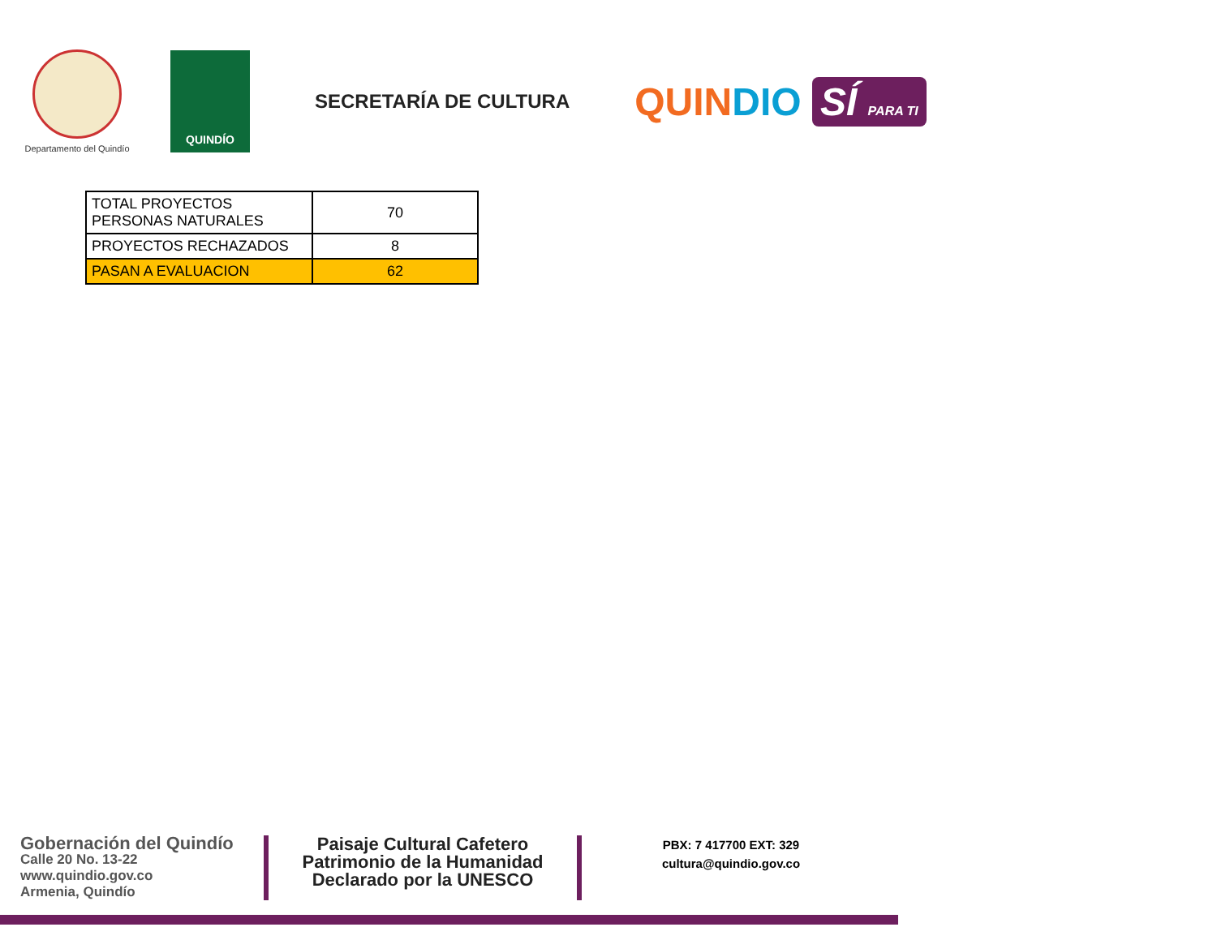Departamento del Quindío
QUINDÍO
SECRETARÍA DE CULTURA
QUIN DIO SÍ PARA TI
| TOTAL PROYECTOS PERSONAS NATURALES | 70 |
| PROYECTOS RECHAZADOS | 8 |
| PASAN A EVALUACION | 62 |
Gobernación del Quindío
Calle 20 No. 13-22
www.quindio.gov.co
Armenia, Quindío
Paisaje Cultural Cafetero
Patrimonio de la Humanidad
Declarado por la UNESCO
PBX: 7 417700 EXT: 329
cultura@quindio.gov.co